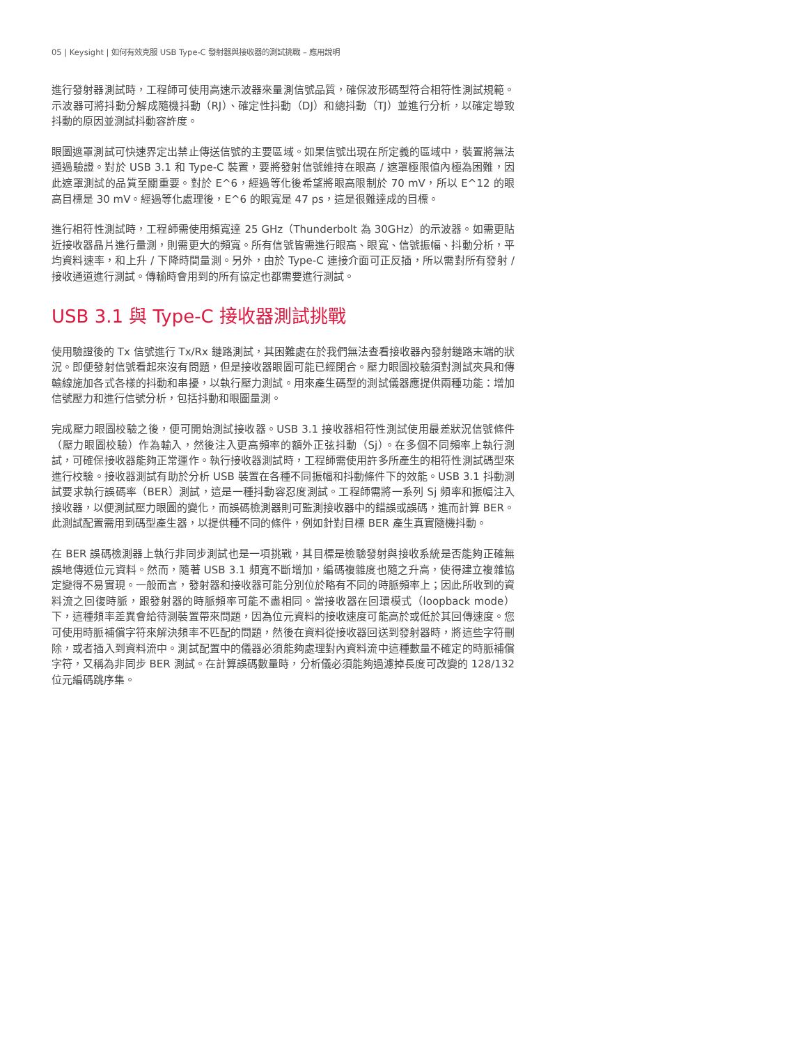05 | Keysight | 如何有效克服 USB Type-C 發射器與接收器的測試挑戰 – 應用說明
進行發射器測試時，工程師可使用高速示波器來量測信號品質，確保波形碼型符合相符性測試規範。示波器可將抖動分解成隨機抖動（RJ）、確定性抖動（DJ）和總抖動（TJ）並進行分析，以確定導致抖動的原因並測試抖動容許度。
眼圖遮罩測試可快速界定出禁止傳送信號的主要區域。如果信號出現在所定義的區域中，裝置將無法通過驗證。對於 USB 3.1 和 Type-C 裝置，要將發射信號維持在眼高 / 遮罩極限值內極為困難，因此遮罩測試的品質至關重要。對於 E^6，經過等化後希望將眼高限制於 70 mV，所以 E^12 的眼高目標是 30 mV。經過等化處理後，E^6 的眼寬是 47 ps，這是很難達成的目標。
進行相符性測試時，工程師需使用頻寬達 25 GHz（Thunderbolt 為 30GHz）的示波器。如需更貼近接收器晶片進行量測，則需更大的頻寬。所有信號皆需進行眼高、眼寬、信號振幅、抖動分析，平均資料速率，和上升 / 下降時間量測。另外，由於 Type-C 連接介面可正反插，所以需對所有發射 / 接收通道進行測試。傳輸時會用到的所有協定也都需要進行測試。
USB 3.1 與 Type-C 接收器測試挑戰
使用驗證後的 Tx 信號進行 Tx/Rx 鏈路測試，其困難處在於我們無法查看接收器內發射鏈路末端的狀況。即便發射信號看起來沒有問題，但是接收器眼圖可能已經閉合。壓力眼圖校驗須對測試夾具和傳輸線施加各式各樣的抖動和串擾，以執行壓力測試。用來產生碼型的測試儀器應提供兩種功能：增加信號壓力和進行信號分析，包括抖動和眼圖量測。
完成壓力眼圖校驗之後，便可開始測試接收器。USB 3.1 接收器相符性測試使用最差狀況信號條件（壓力眼圖校驗）作為輸入，然後注入更高頻率的額外正弦抖動（Sj）。在多個不同頻率上執行測試，可確保接收器能夠正常運作。執行接收器測試時，工程師需使用許多所產生的相符性測試碼型來進行校驗。接收器測試有助於分析 USB 裝置在各種不同振幅和抖動條件下的效能。USB 3.1 抖動測試要求執行誤碼率（BER）測試，這是一種抖動容忍度測試。工程師需將一系列 Sj 頻率和振幅注入接收器，以便測試壓力眼圖的變化，而誤碼檢測器則可監測接收器中的錯誤或誤碼，進而計算 BER。此測試配置需用到碼型產生器，以提供種不同的條件，例如針對目標 BER 產生真實隨機抖動。
在 BER 誤碼檢測器上執行非同步測試也是一項挑戰，其目標是檢驗發射與接收系統是否能夠正確無誤地傳遞位元資料。然而，隨著 USB 3.1 頻寬不斷增加，編碼複雜度也隨之升高，使得建立複雜協定變得不易實現。一般而言，發射器和接收器可能分別位於略有不同的時脈頻率上；因此所收到的資料流之回復時脈，跟發射器的時脈頻率可能不盡相同。當接收器在回環模式（loopback mode）下，這種頻率差異會給待測裝置帶來問題，因為位元資料的接收速度可能高於或低於其回傳速度。您可使用時脈補償字符來解決頻率不匹配的問題，然後在資料從接收器回送到發射器時，將這些字符刪除，或者插入到資料流中。測試配置中的儀器必須能夠處理對內資料流中這種數量不確定的時脈補償字符，又稱為非同步 BER 測試。在計算誤碼數量時，分析儀必須能夠過濾掉長度可改變的 128/132 位元編碼跳序集。